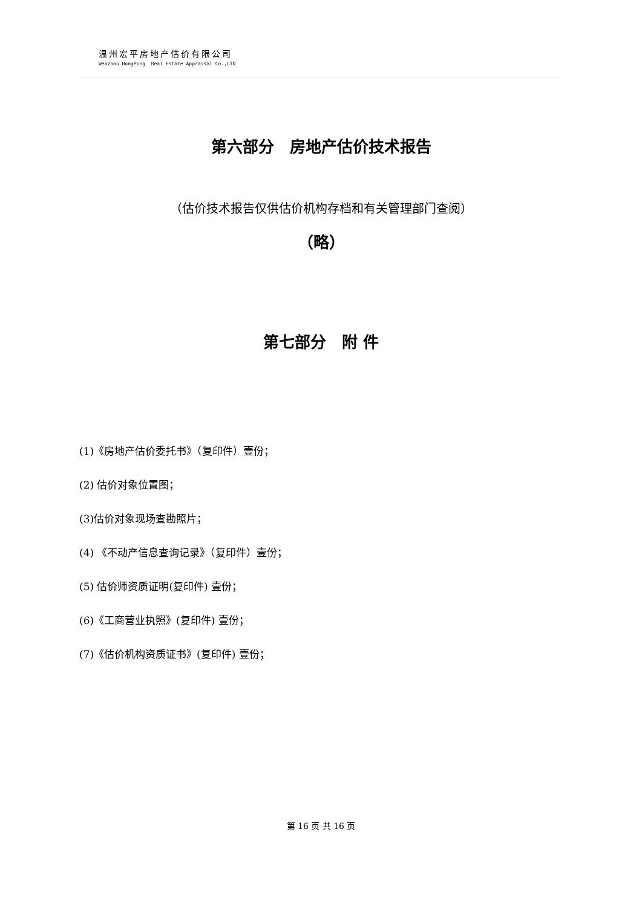温州宏平房地产估价有限公司
Wenzhou HongPing Real Estate Appraisal Co.,LTD
第六部分　房地产估价技术报告
（估价技术报告仅供估价机构存档和有关管理部门查阅）
（略）
第七部分　附 件
(1)《房地产估价委托书》（复印件）壹份；
(2) 估价对象位置图；
(3)估价对象现场查勘照片；
(4) 《不动产信息查询记录》（复印件）壹份；
(5) 估价师资质证明(复印件) 壹份；
(6)《工商营业执照》(复印件) 壹份；
(7)《估价机构资质证书》(复印件) 壹份；
第 16 页 共 16 页